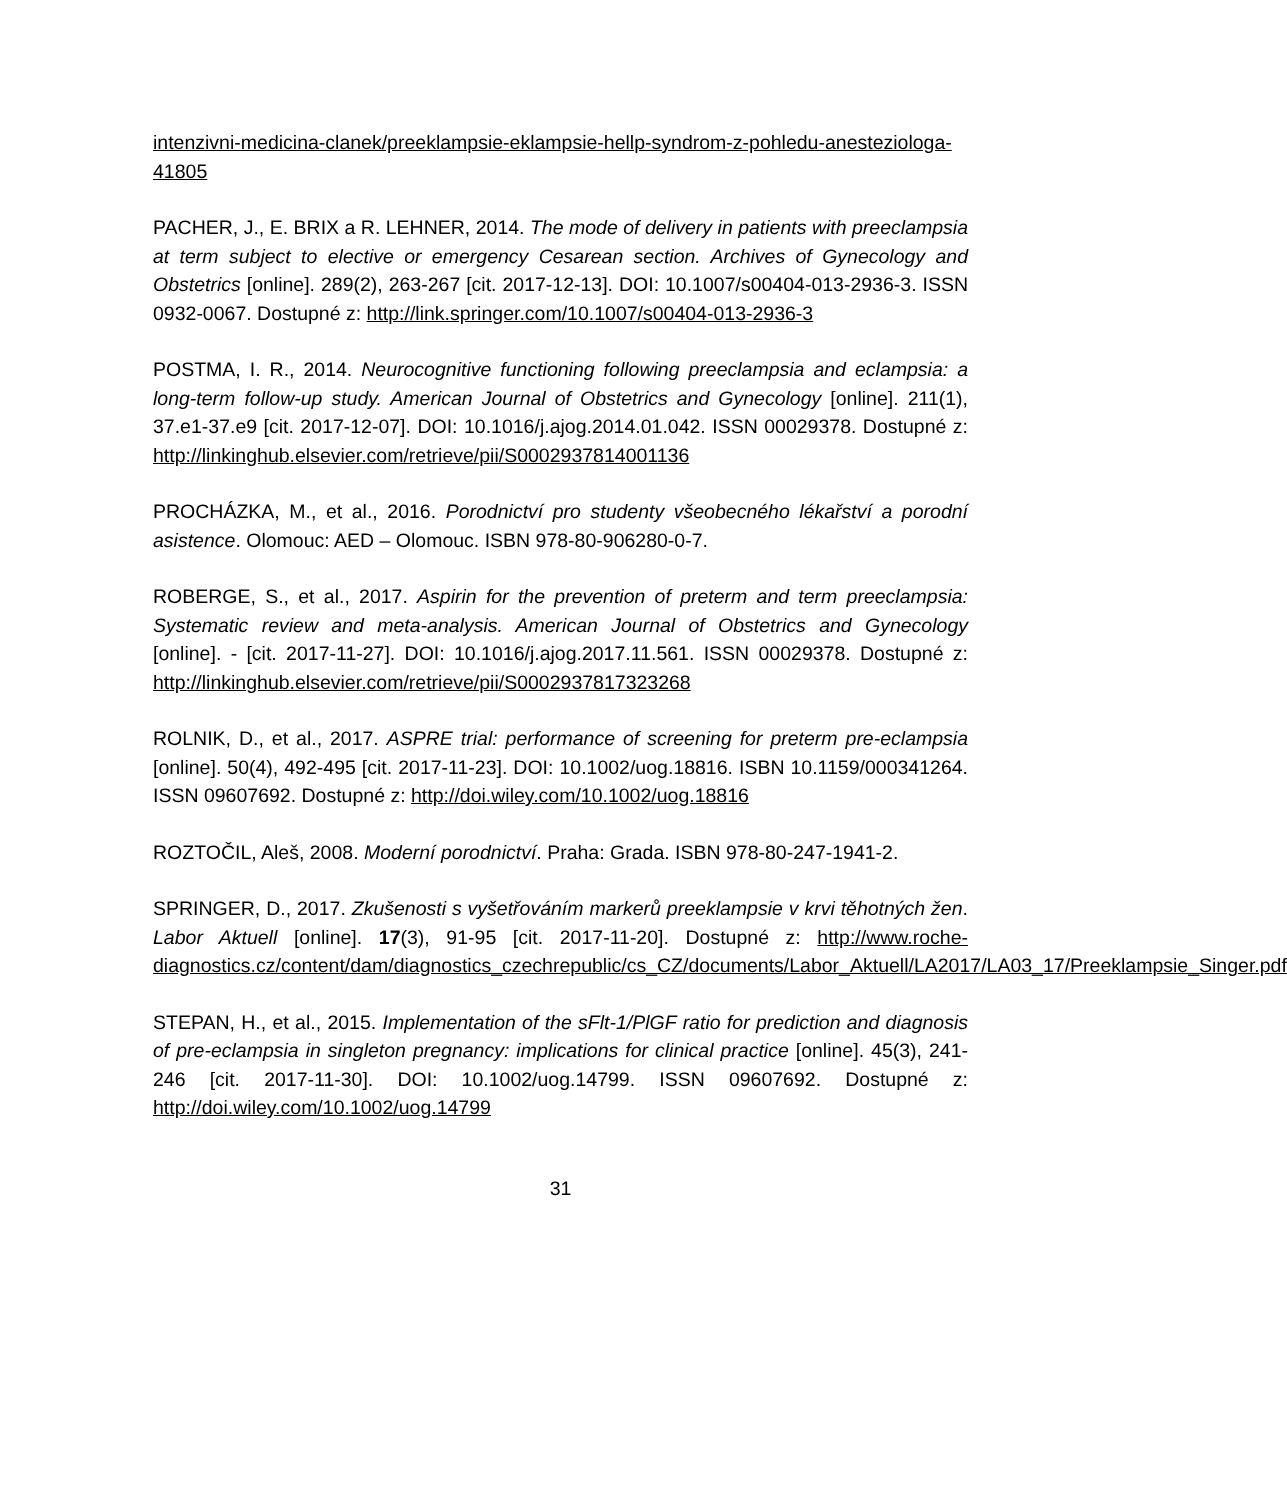intenzivni-medicina-clanek/preeklampsie-eklampsie-hellp-syndrom-z-pohledu-anesteziologa-41805
PACHER, J., E. BRIX a R. LEHNER, 2014. The mode of delivery in patients with preeclampsia at term subject to elective or emergency Cesarean section. Archives of Gynecology and Obstetrics [online]. 289(2), 263-267 [cit. 2017-12-13]. DOI: 10.1007/s00404-013-2936-3. ISSN 0932-0067. Dostupné z: http://link.springer.com/10.1007/s00404-013-2936-3
POSTMA, I. R., 2014. Neurocognitive functioning following preeclampsia and eclampsia: a long-term follow-up study. American Journal of Obstetrics and Gynecology [online]. 211(1), 37.e1-37.e9 [cit. 2017-12-07]. DOI: 10.1016/j.ajog.2014.01.042. ISSN 00029378. Dostupné z: http://linkinghub.elsevier.com/retrieve/pii/S0002937814001136
PROCHÁZKA, M., et al., 2016. Porodnictví pro studenty všeobecného lékařství a porodní asistence. Olomouc: AED – Olomouc. ISBN 978-80-906280-0-7.
ROBERGE, S., et al., 2017. Aspirin for the prevention of preterm and term preeclampsia: Systematic review and meta-analysis. American Journal of Obstetrics and Gynecology [online]. - [cit. 2017-11-27]. DOI: 10.1016/j.ajog.2017.11.561. ISSN 00029378. Dostupné z: http://linkinghub.elsevier.com/retrieve/pii/S0002937817323268
ROLNIK, D., et al., 2017. ASPRE trial: performance of screening for preterm pre-eclampsia [online]. 50(4), 492-495 [cit. 2017-11-23]. DOI: 10.1002/uog.18816. ISBN 10.1159/000341264. ISSN 09607692. Dostupné z: http://doi.wiley.com/10.1002/uog.18816
ROZTOČIL, Aleš, 2008. Moderní porodnictví. Praha: Grada. ISBN 978-80-247-1941-2.
SPRINGER, D., 2017. Zkušenosti s vyšetřováním markerů preeklampsie v krvi těhotných žen. Labor Aktuell [online]. 17(3), 91-95 [cit. 2017-11-20]. Dostupné z: http://www.roche-diagnostics.cz/content/dam/diagnostics_czechrepublic/cs_CZ/documents/Labor_Aktuell/LA2017/LA03_17/Preeklampsie_Singer.pdf
STEPAN, H., et al., 2015. Implementation of the sFlt-1/PlGF ratio for prediction and diagnosis of pre-eclampsia in singleton pregnancy: implications for clinical practice [online]. 45(3), 241-246 [cit. 2017-11-30]. DOI: 10.1002/uog.14799. ISSN 09607692. Dostupné z: http://doi.wiley.com/10.1002/uog.14799
31